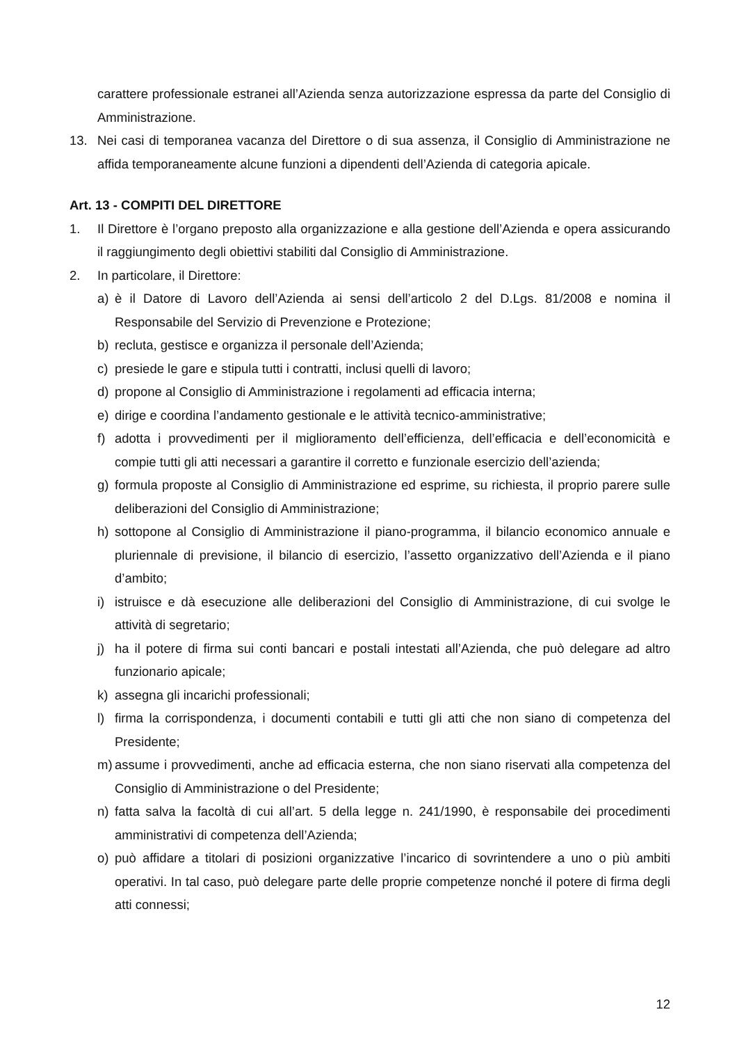carattere professionale estranei all’Azienda senza autorizzazione espressa da parte del Consiglio di Amministrazione.
13. Nei casi di temporanea vacanza del Direttore o di sua assenza, il Consiglio di Amministrazione ne affida temporaneamente alcune funzioni a dipendenti dell’Azienda di categoria apicale.
Art. 13 - COMPITI DEL DIRETTORE
1. Il Direttore è l’organo preposto alla organizzazione e alla gestione dell’Azienda e opera assicurando il raggiungimento degli obiettivi stabiliti dal Consiglio di Amministrazione.
2. In particolare, il Direttore:
a) è il Datore di Lavoro dell’Azienda ai sensi dell’articolo 2 del D.Lgs. 81/2008 e nomina il Responsabile del Servizio di Prevenzione e Protezione;
b) recluta, gestisce e organizza il personale dell’Azienda;
c) presiede le gare e stipula tutti i contratti, inclusi quelli di lavoro;
d) propone al Consiglio di Amministrazione i regolamenti ad efficacia interna;
e) dirige e coordina l’andamento gestionale e le attività tecnico-amministrative;
f) adotta i provvedimenti per il miglioramento dell’efficienza, dell’efficacia e dell’economicità e compie tutti gli atti necessari a garantire il corretto e funzionale esercizio dell’azienda;
g) formula proposte al Consiglio di Amministrazione ed esprime, su richiesta, il proprio parere sulle deliberazioni del Consiglio di Amministrazione;
h) sottopone al Consiglio di Amministrazione il piano-programma, il bilancio economico annuale e pluriennale di previsione, il bilancio di esercizio, l’assetto organizzativo dell’Azienda e il piano d’ambito;
i) istruisce e dà esecuzione alle deliberazioni del Consiglio di Amministrazione, di cui svolge le attività di segretario;
j) ha il potere di firma sui conti bancari e postali intestati all’Azienda, che può delegare ad altro funzionario apicale;
k) assegna gli incarichi professionali;
l) firma la corrispondenza, i documenti contabili e tutti gli atti che non siano di competenza del Presidente;
m) assume i provvedimenti, anche ad efficacia esterna, che non siano riservati alla competenza del Consiglio di Amministrazione o del Presidente;
n) fatta salva la facoltà di cui all’art. 5 della legge n. 241/1990, è responsabile dei procedimenti amministrativi di competenza dell’Azienda;
o) può affidare a titolari di posizioni organizzative l’incarico di sovrintendere a uno o più ambiti operativi. In tal caso, può delegare parte delle proprie competenze nonché il potere di firma degli atti connessi;
12